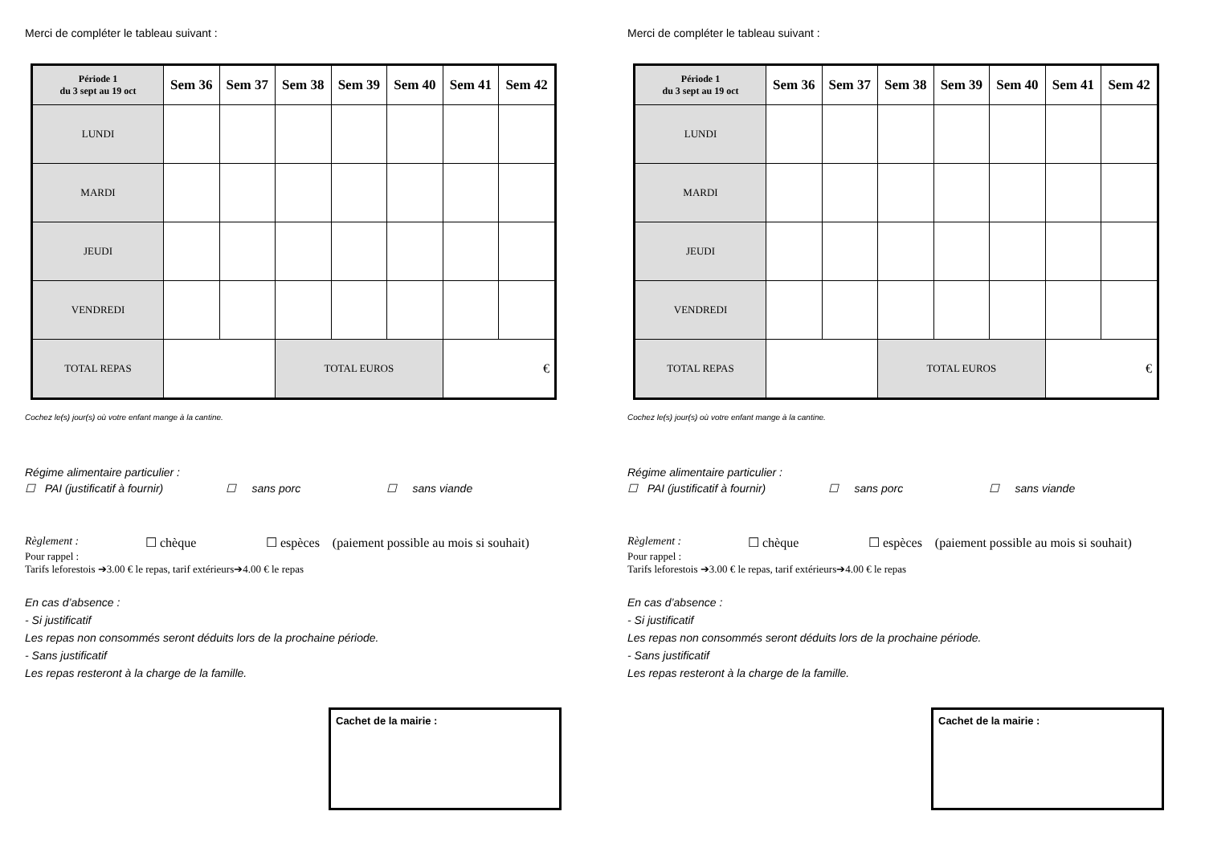Merci de compléter le tableau suivant :
| Période 1 du 3 sept au 19 oct | Sem 36 | Sem 37 | Sem 38 | Sem 39 | Sem 40 | Sem 41 | Sem 42 |
| --- | --- | --- | --- | --- | --- | --- | --- |
| LUNDI | | | | | | | |
| MARDI | | | | | | | |
| JEUDI | | | | | | | |
| VENDREDI | | | | | | | |
| TOTAL REPAS | | | TOTAL EUROS | | | € | |
Cochez le(s) jour(s) où votre enfant mange à la cantine.
Régime alimentaire particulier :
☐ PAI (justificatif à fournir) ☐ sans porc ☐ sans viande
Règlement : ☐ chèque ☐ espèces (paiement possible au mois si souhait)
Pour rappel :
Tarifs leforestois ➔3.00 € le repas, tarif extérieurs➔4.00 € le repas
En cas d’absence :
- Si justificatif
Les repas non consommés seront déduits lors de la prochaine période.
- Sans justificatif
Les repas resteront à la charge de la famille.
Cachet de la mairie :
Merci de compléter le tableau suivant :
| Période 1 du 3 sept au 19 oct | Sem 36 | Sem 37 | Sem 38 | Sem 39 | Sem 40 | Sem 41 | Sem 42 |
| --- | --- | --- | --- | --- | --- | --- | --- |
| LUNDI | | | | | | | |
| MARDI | | | | | | | |
| JEUDI | | | | | | | |
| VENDREDI | | | | | | | |
| TOTAL REPAS | | | TOTAL EUROS | | | € | |
Cochez le(s) jour(s) où votre enfant mange à la cantine.
Régime alimentaire particulier :
☐ PAI (justificatif à fournir) ☐ sans porc ☐ sans viande
Règlement : ☐ chèque ☐ espèces (paiement possible au mois si souhait)
Pour rappel :
Tarifs leforestois ➔3.00 € le repas, tarif extérieurs➔4.00 € le repas
En cas d’absence :
- Si justificatif
Les repas non consommés seront déduits lors de la prochaine période.
- Sans justificatif
Les repas resteront à la charge de la famille.
Cachet de la mairie :